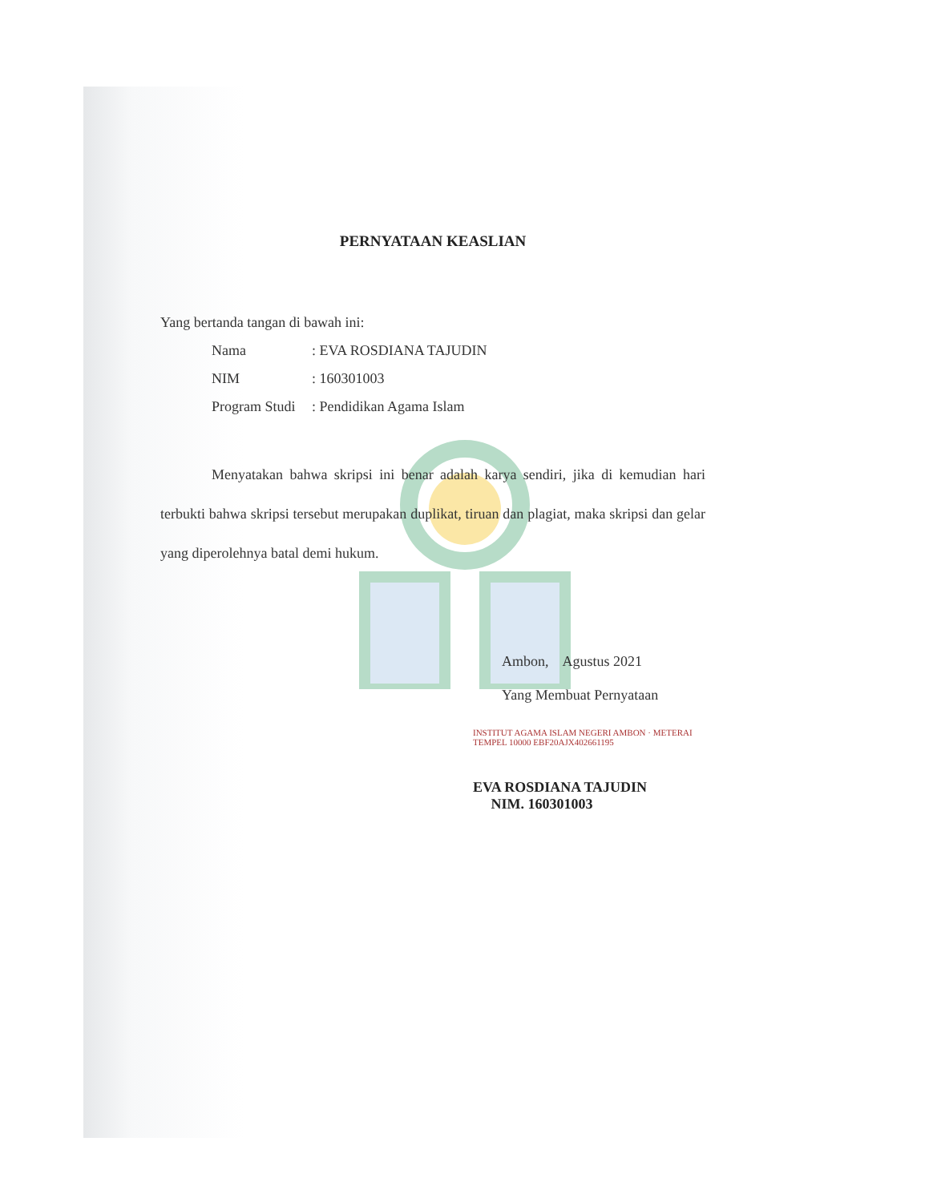PERNYATAAN KEASLIAN
Yang bertanda tangan di bawah ini:
Nama: EVA ROSDIANA TAJUDIN
NIM: 160301003
Program Studi: Pendidikan Agama Islam
Menyatakan bahwa skripsi ini benar adalah karya sendiri, jika di kemudian hari terbukti bahwa skripsi tersebut merupakan duplikat, tiruan dan plagiat, maka skripsi dan gelar yang diperolehnya batal demi hukum.
Ambon, Agustus 2021
Yang Membuat Pernyataan
INSTITUT AGAMA ISLAM NEGERI AMBON · METERAI TEMPEL 10000 EBF20AJX402661195
EVA ROSDIANA TAJUDIN
NIM. 160301003